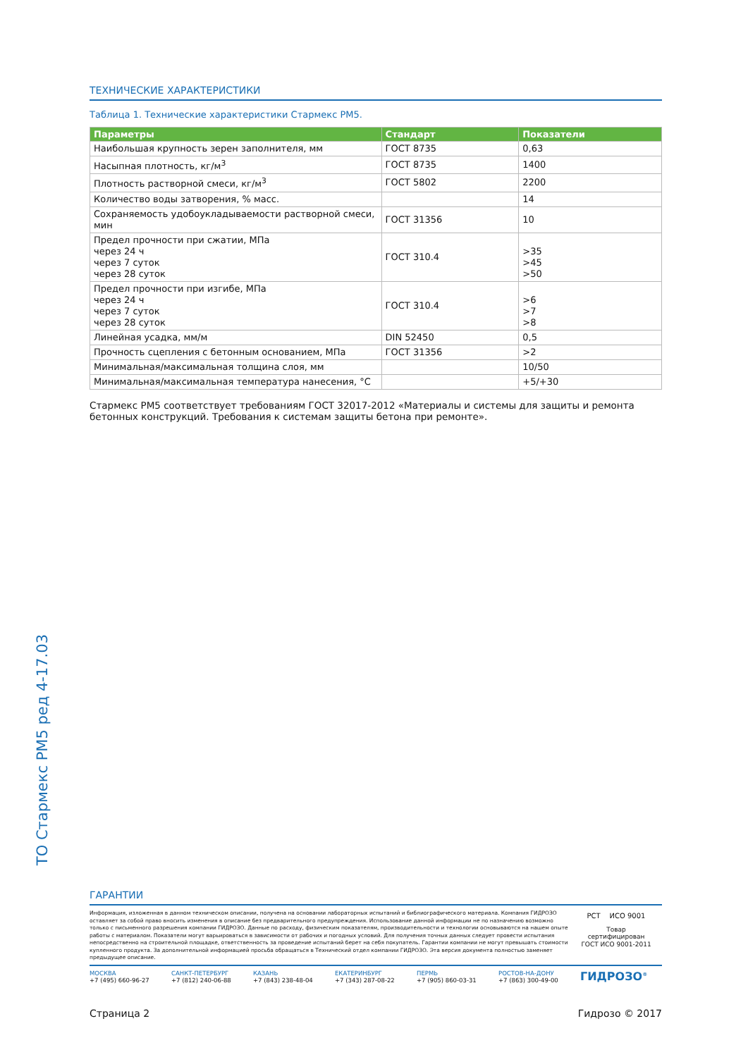ТО Стармекс РМ5 ред 4-17.03
ТЕХНИЧЕСКИЕ ХАРАКТЕРИСТИКИ
Таблица 1. Технические характеристики Стармекс РМ5.
| Параметры | Стандарт | Показатели |
| --- | --- | --- |
| Наибольшая крупность зерен заполнителя, мм | ГОСТ 8735 | 0,63 |
| Насыпная плотность, кг/м<sup>3</sup> | ГОСТ 8735 | 1400 |
| Плотность растворной смеси, кг/м<sup>3</sup> | ГОСТ 5802 | 2200 |
| Количество воды затворения, % масс. | | 14 |
| Сохраняемость удобоукладываемости растворной смеси, мин | ГОСТ 31356 | 10 |
| Предел прочности при сжатии, МПа через 24 ч через 7 суток через 28 суток | ГОСТ 310.4 | >35 >45 >50 |
| Предел прочности при изгибе, МПа через 24 ч через 7 суток через 28 суток | ГОСТ 310.4 | >6 >7 >8 |
| Линейная усадка, мм/м | DIN 52450 | 0,5 |
| Прочность сцепления с бетонным основанием, МПа | ГОСТ 31356 | >2 |
| Минимальная/максимальная толщина слоя, мм | | 10/50 |
| Минимальная/максимальная температура нанесения, °С | | +5/+30 |
Стармекс РМ5 соответствует требованиям ГОСТ 32017-2012 «Материалы и системы для защиты и ремонта бетонных конструкций. Требования к системам защиты бетона при ремонте».
ГАРАНТИИ
Информация, изложенная в данном техническом описании, получена на основании лабораторных испытаний и библиографического материала. Компания ГИДРОЗО оставляет за собой право вносить изменения в описание без предварительного предупреждения. Использование данной информации не по назначению возможно только с письменного разрешения компании ГИДРОЗО. Данные по расходу, физическим показателям, производительности и технологии основываются на нашем опыте работы с материалом. Показатели могут варьироваться в зависимости от рабочих и погодных условий. Для получения точных данных следует провести испытания непосредственно на строительной площадке, ответственность за проведение испытаний берет на себя покупатель. Гарантии компании не могут превышать стоимости купленного продукта. За дополнительной информацией просьба обращаться в Технический отдел компании ГИДРОЗО. Эта версия документа полностью заменяет предыдущее описание.
РСТ ИСО 9001
Товар
сертифицирован
ГОСТ ИСО 9001-2011
МОСКВА
+7 (495) 660-96-27
САНКТ-ПЕТЕРБУРГ
+7 (812) 240-06-88
КАЗАНЬ
+7 (843) 238-48-04
ЕКАТЕРИНБУРГ
+7 (343) 287-08-22
ПЕРМЬ
+7 (905) 860-03-31
РОСТОВ-НА-ДОНУ
+7 (863) 300-49-00
ГИДРОЗО<sup>®</sup>
Страница 2 Гидрозо © 2017